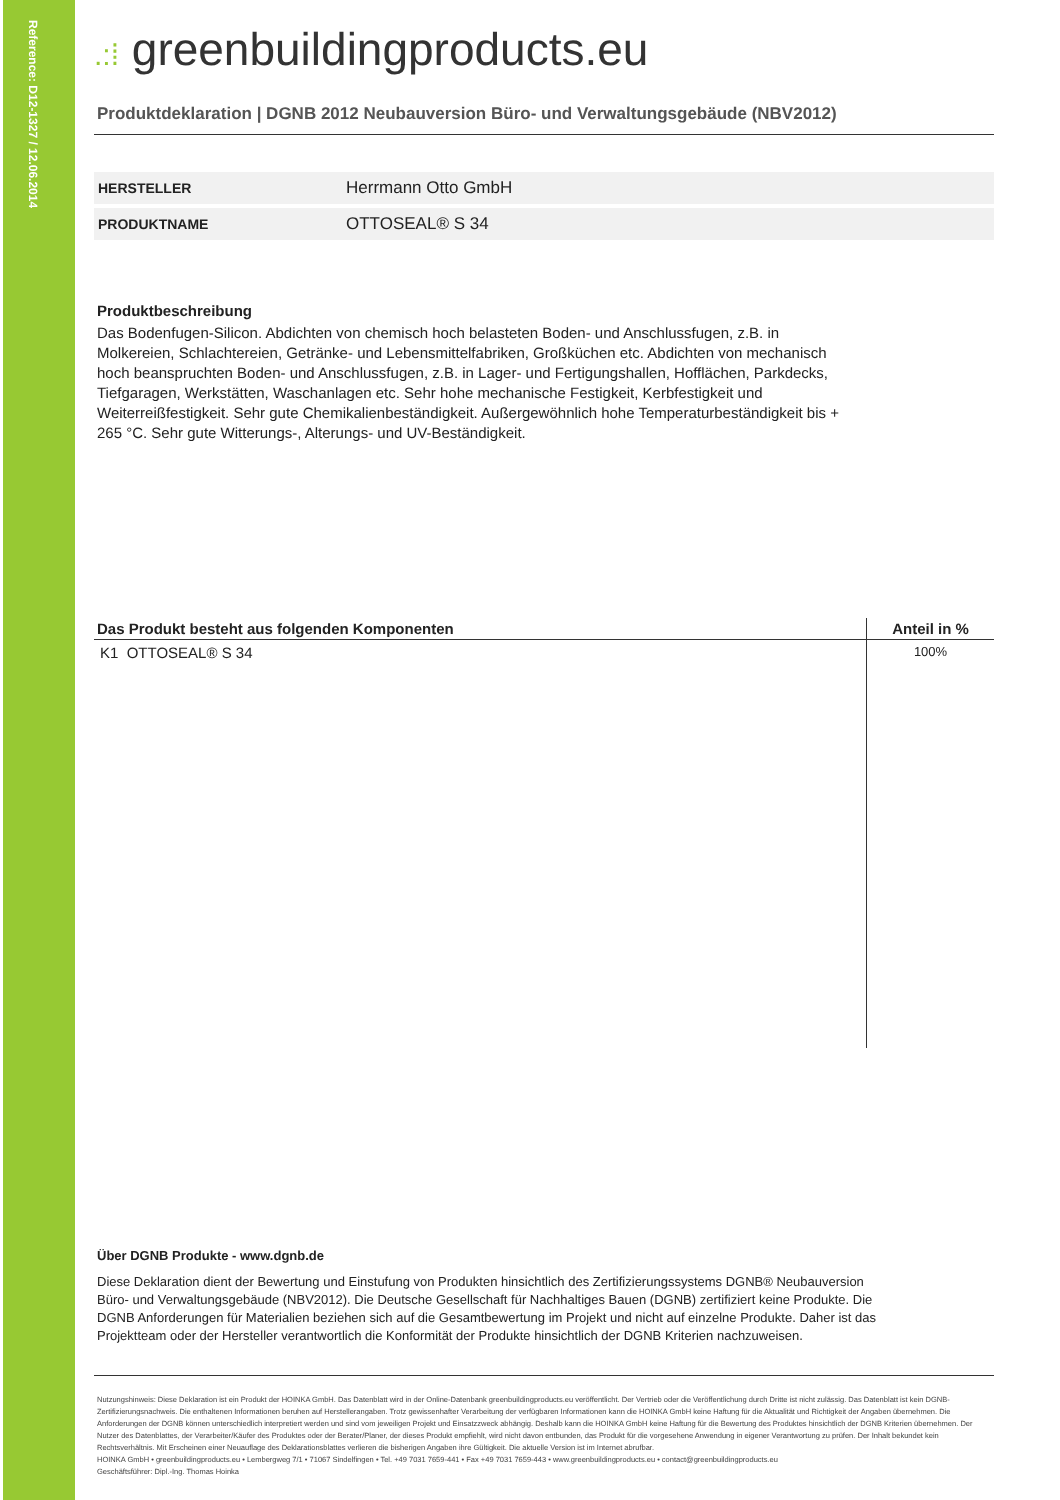Reference: D12-1327 / 12.06.2014
.:⁞ greenbuildingproducts.eu
Produktdeklaration | DGNB 2012 Neubauversion Büro- und Verwaltungsgebäude (NBV2012)
| HERSTELLER | Herrmann Otto GmbH |
| PRODUKTNAME | OTTOSEAL® S 34 |
Produktbeschreibung
Das Bodenfugen-Silicon. Abdichten von chemisch hoch belasteten Boden- und Anschlussfugen, z.B. in Molkereien, Schlachtereien, Getränke- und Lebensmittelfabriken, Großküchen etc. Abdichten von mechanisch hoch beanspruchten Boden- und Anschlussfugen, z.B. in Lager- und Fertigungshallen, Hofflächen, Parkdecks, Tiefgaragen, Werkstätten, Waschanlagen etc. Sehr hohe mechanische Festigkeit, Kerbfestigkeit und Weiterreißfestigkeit. Sehr gute Chemikalienbeständigkeit. Außergewöhnlich hohe Temperaturbeständigkeit bis + 265 °C. Sehr gute Witterungs-, Alterungs- und UV-Beständigkeit.
| Das Produkt besteht aus folgenden Komponenten | Anteil in % |
| --- | --- |
| K1 OTTOSEAL® S 34 | 100% |
Über DGNB Produkte - www.dgnb.de
Diese Deklaration dient der Bewertung und Einstufung von Produkten hinsichtlich des Zertifizierungssystems DGNB® Neubauversion Büro- und Verwaltungsgebäude (NBV2012). Die Deutsche Gesellschaft für Nachhaltiges Bauen (DGNB) zertifiziert keine Produkte. Die DGNB Anforderungen für Materialien beziehen sich auf die Gesamtbewertung im Projekt und nicht auf einzelne Produkte. Daher ist das Projektteam oder der Hersteller verantwortlich die Konformität der Produkte hinsichtlich der DGNB Kriterien nachzuweisen.
Nutzungshinweis: Diese Deklaration ist ein Produkt der HOINKA GmbH. Das Datenblatt wird in der Online-Datenbank greenbuildingproducts.eu veröffentlicht. Der Vertrieb oder die Veröffentlichung durch Dritte ist nicht zulässig. Das Datenblatt ist kein DGNB-Zertifizierungsnachweis. Die enthaltenen Informationen beruhen auf Herstellerangaben. Trotz gewissenhafter Verarbeitung der verfügbaren Informationen kann die HOINKA GmbH keine Haftung für die Aktualität und Richtigkeit der Angaben übernehmen. Die Anforderungen der DGNB können unterschiedlich interpretiert werden und sind vom jeweiligen Projekt und Einsatzzweck abhängig. Deshalb kann die HOINKA GmbH keine Haftung für die Bewertung des Produktes hinsichtlich der DGNB Kriterien übernehmen. Der Nutzer des Datenblattes, der Verarbeiter/Käufer des Produktes oder der Berater/Planer, der dieses Produkt empfiehlt, wird nicht davon entbunden, das Produkt für die vorgesehene Anwendung in eigener Verantwortung zu prüfen. Der Inhalt bekundet kein Rechtsverhältnis. Mit Erscheinen einer Neuauflage des Deklarationsblattes verlieren die bisherigen Angaben ihre Gültigkeit. Die aktuelle Version ist im Internet abrufbar.
HOINKA GmbH • greenbuildingproducts.eu • Lembergweg 7/1 • 71067 Sindelfingen • Tel. +49 7031 7659-441 • Fax +49 7031 7659-443 • www.greenbuildingproducts.eu • contact@greenbuildingproducts.eu
Geschäftsführer: Dipl.-Ing. Thomas Hoinka